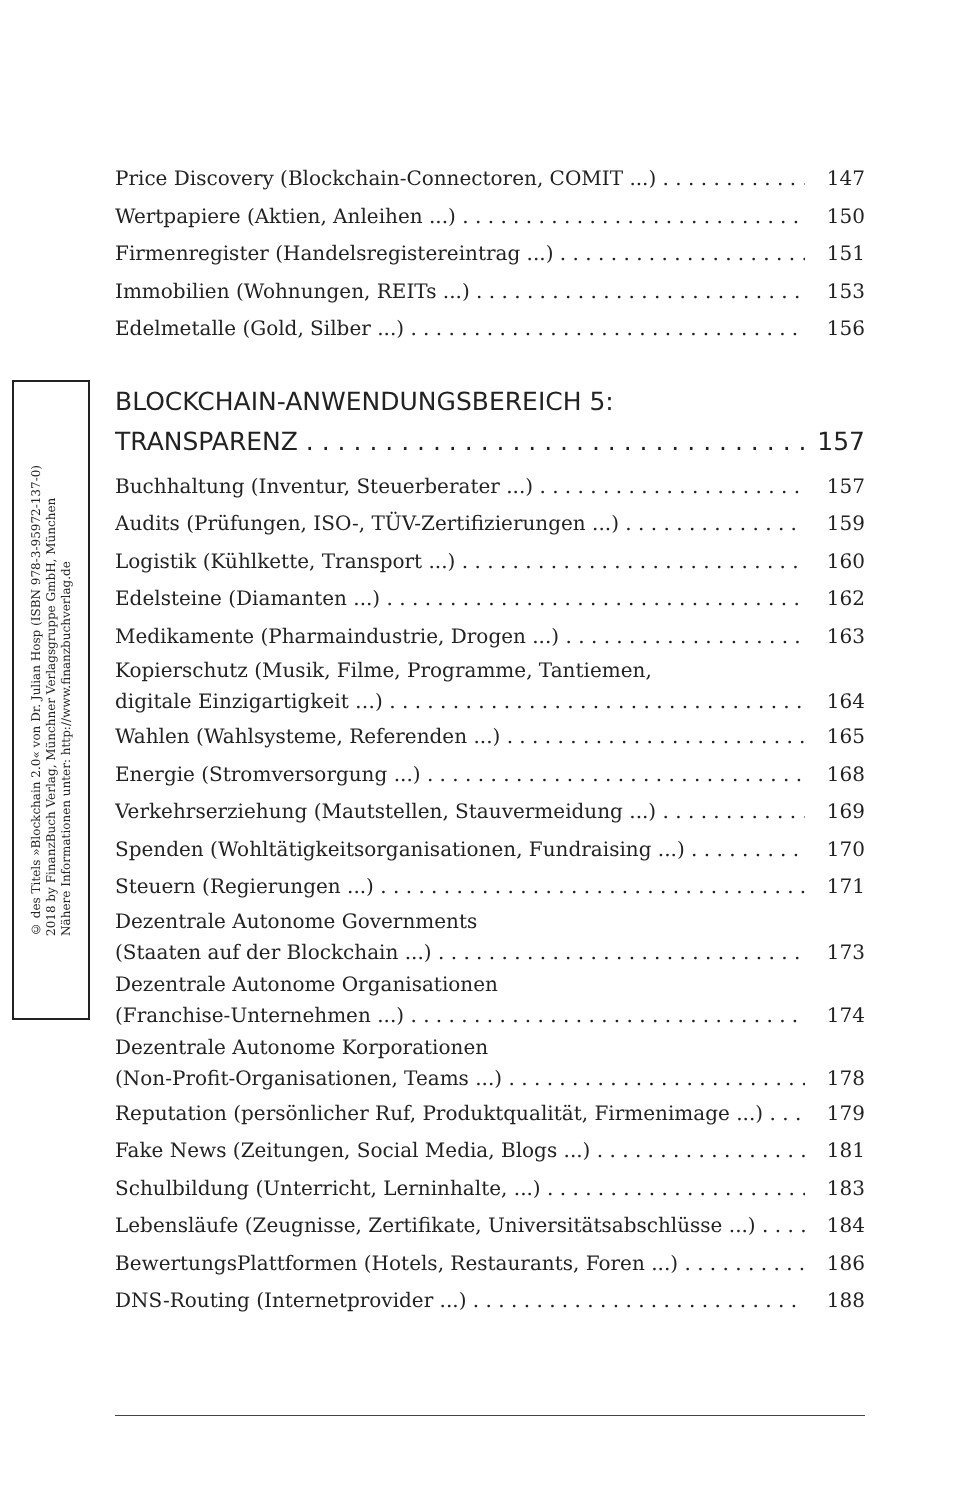© des Titels »Blockchain 2.0« von Dr. Julian Hosp (ISBN 978-3-95972-137-0)
2018 by FinanzBuch Verlag, Münchner Verlagsgruppe GmbH, München
Nähere Informationen unter: http://www.finanzbuchverlag.de
Price Discovery (Blockchain-Connectoren, COMIT ...) 147
Wertpapiere (Aktien, Anleihen ...) 150
Firmenregister (Handelsregistereintrag ...) 151
Immobilien (Wohnungen, REITs ...) 153
Edelmetalle (Gold, Silber ...) 156
BLOCKCHAIN-ANWENDUNGSBEREICH 5:
TRANSPARENZ 157
Buchhaltung (Inventur, Steuerberater ...) 157
Audits (Prüfungen, ISO-, TÜV-Zertifizierungen ...) 159
Logistik (Kühlkette, Transport ...) 160
Edelsteine (Diamanten ...) 162
Medikamente (Pharmaindustrie, Drogen ...) 163
Kopierschutz (Musik, Filme, Programme, Tantiemen,
digitale Einzigartigkeit …) 164
Wahlen (Wahlsysteme, Referenden ...) 165
Energie (Stromversorgung ...) 168
Verkehrserziehung (Mautstellen, Stauvermeidung ...) 169
Spenden (Wohltätigkeitsorganisationen, Fundraising ...) 170
Steuern (Regierungen ...) 171
Dezentrale Autonome Governments
(Staaten auf der Blockchain ...) 173
Dezentrale Autonome Organisationen
(Franchise-Unternehmen ...) 174
Dezentrale Autonome Korporationen
(Non-Profit-Organisationen, Teams ...) 178
Reputation (persönlicher Ruf, Produktqualität, Firmenimage ...) 179
Fake News (Zeitungen, Social Media, Blogs ...) 181
Schulbildung (Unterricht, Lerninhalte, ...) 183
Lebensläufe (Zeugnisse, Zertifikate, Universitätsabschlüsse ...) 184
BewertungsPlattformen (Hotels, Restaurants, Foren ...) 186
DNS-Routing (Internetprovider ...) 188